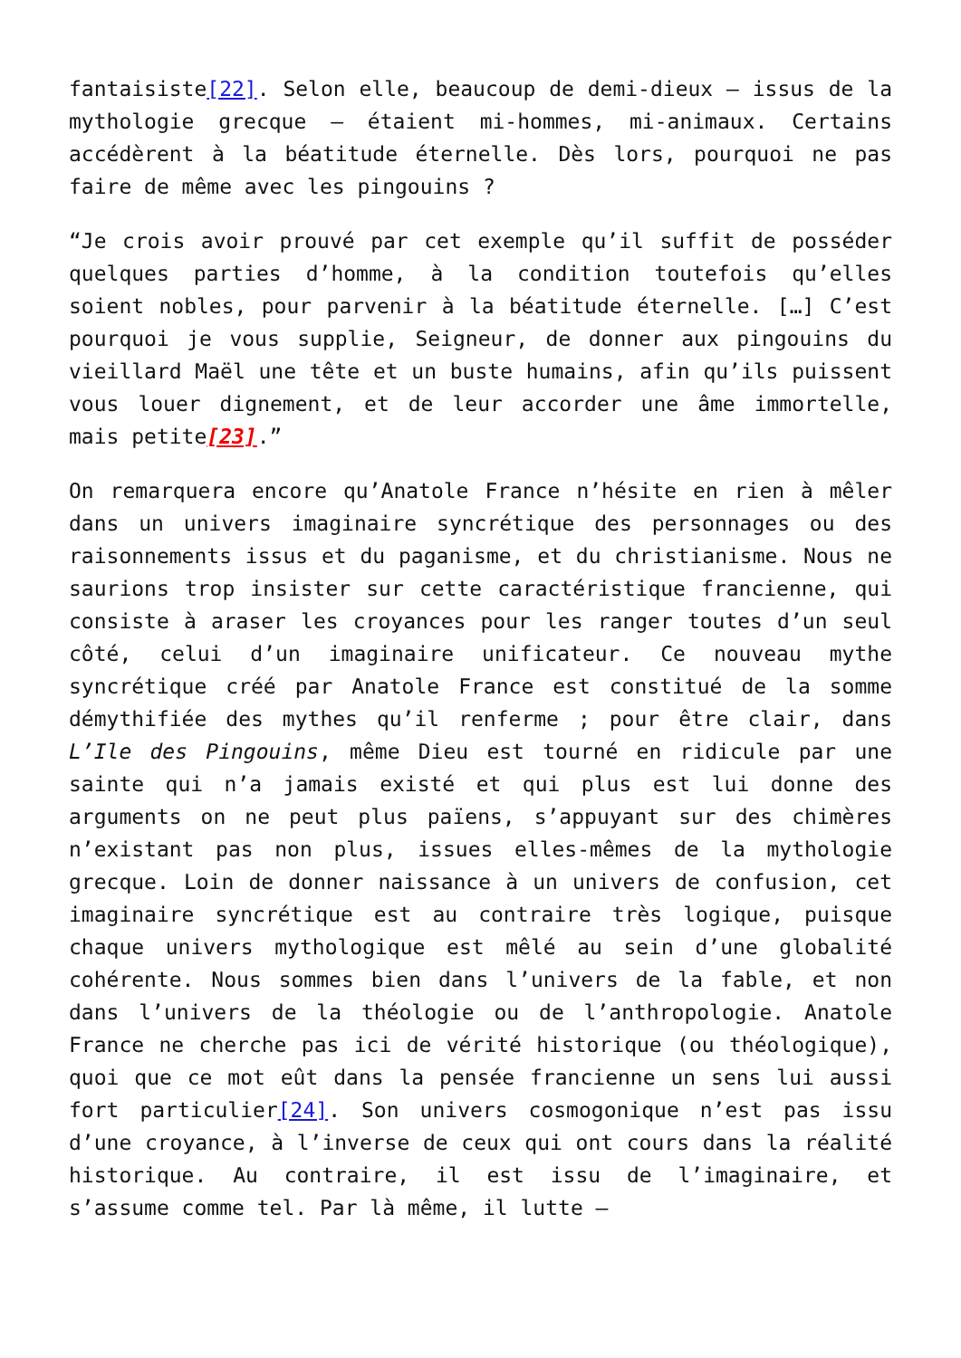fantaisiste[22]. Selon elle, beaucoup de demi-dieux – issus de la mythologie grecque – étaient mi-hommes, mi-animaux. Certains accédèrent à la béatitude éternelle. Dès lors, pourquoi ne pas faire de même avec les pingouins ?
“Je crois avoir prouvé par cet exemple qu’il suffit de posséder quelques parties d’homme, à la condition toutefois qu’elles soient nobles, pour parvenir à la béatitude éternelle. […] C’est pourquoi je vous supplie, Seigneur, de donner aux pingouins du vieillard Maël une tête et un buste humains, afin qu’ils puissent vous louer dignement, et de leur accorder une âme immortelle, mais petite[23].”
On remarquera encore qu’Anatole France n’hésite en rien à mêler dans un univers imaginaire syncrétique des personnages ou des raisonnements issus et du paganisme, et du christianisme. Nous ne saurions trop insister sur cette caractéristique francienne, qui consiste à araser les croyances pour les ranger toutes d’un seul côté, celui d’un imaginaire unificateur. Ce nouveau mythe syncrétique créé par Anatole France est constitué de la somme démythifiée des mythes qu’il renferme ; pour être clair, dans L’Ile des Pingouins, même Dieu est tourné en ridicule par une sainte qui n’a jamais existé et qui plus est lui donne des arguments on ne peut plus païens, s’appuyant sur des chimères n’existant pas non plus, issues elles-mêmes de la mythologie grecque. Loin de donner naissance à un univers de confusion, cet imaginaire syncrétique est au contraire très logique, puisque chaque univers mythologique est mêlé au sein d’une globalité cohérente. Nous sommes bien dans l’univers de la fable, et non dans l’univers de la théologie ou de l’anthropologie. Anatole France ne cherche pas ici de vérité historique (ou théologique), quoi que ce mot eût dans la pensée francienne un sens lui aussi fort particulier[24]. Son univers cosmogonique n’est pas issu d’une croyance, à l’inverse de ceux qui ont cours dans la réalité historique. Au contraire, il est issu de l’imaginaire, et s’assume comme tel. Par là même, il lutte –